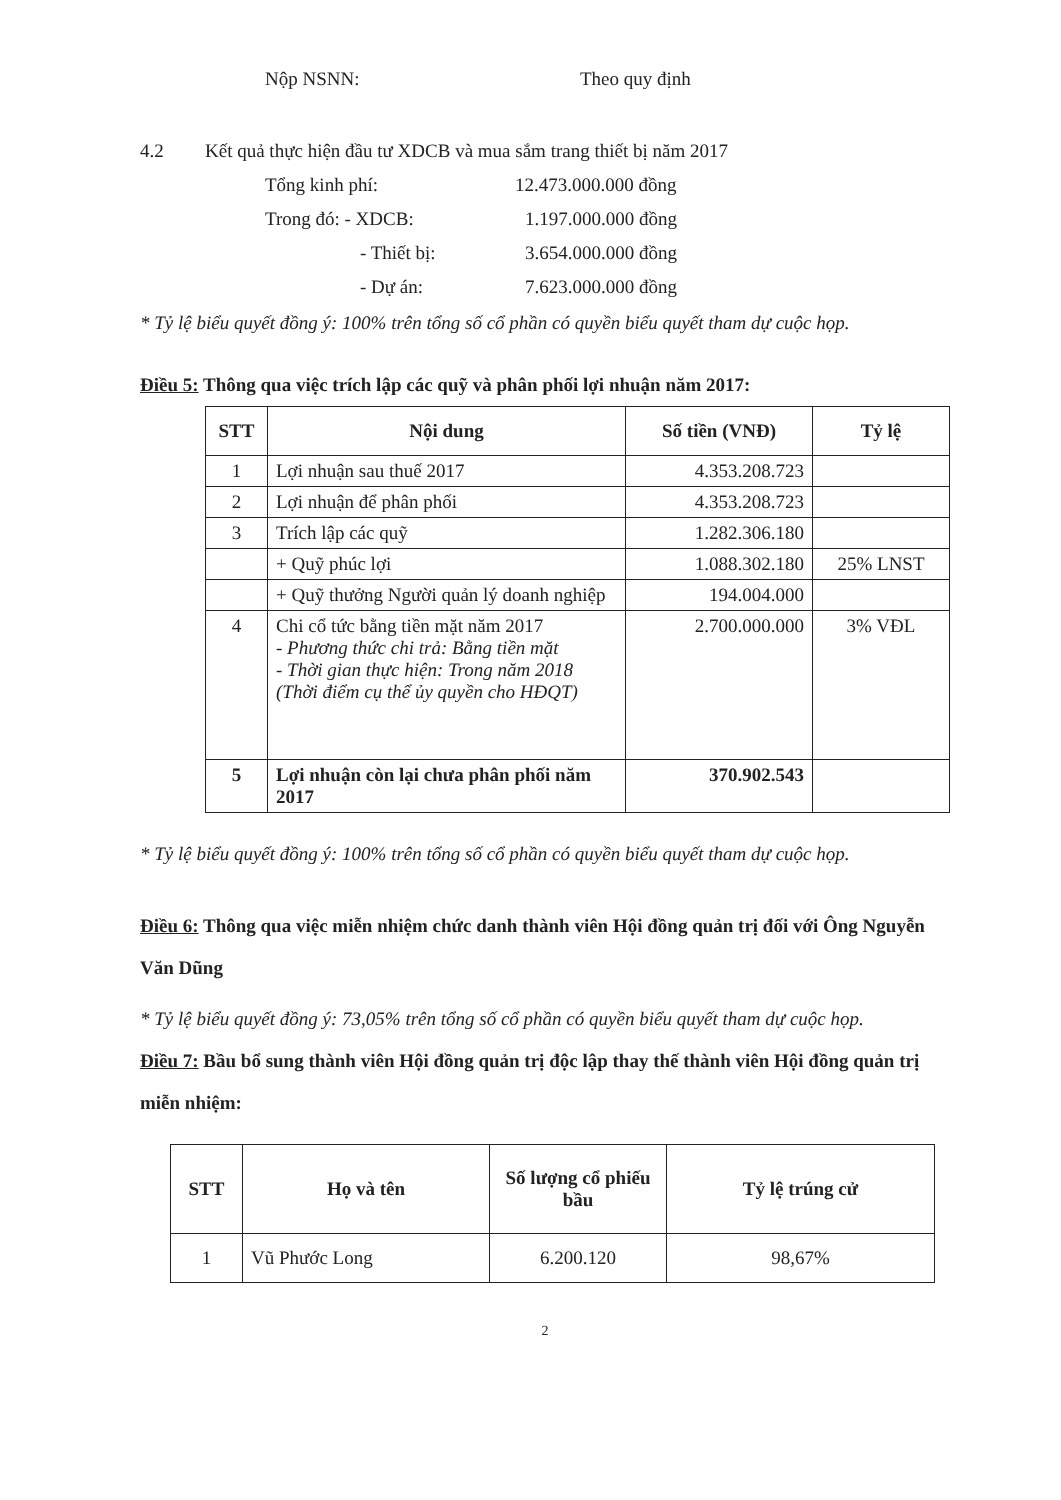Nộp NSNN: Theo quy định
4.2 Kết quả thực hiện đầu tư XDCB và mua sắm trang thiết bị năm 2017
Tổng kinh phí: 12.473.000.000 đồng
Trong đó: - XDCB: 1.197.000.000 đồng
- Thiết bị: 3.654.000.000 đồng
- Dự án: 7.623.000.000 đồng
* Tỷ lệ biểu quyết đồng ý: 100% trên tổng số cổ phần có quyền biểu quyết tham dự cuộc họp.
Điều 5: Thông qua việc trích lập các quỹ và phân phối lợi nhuận năm 2017:
| STT | Nội dung | Số tiền (VNĐ) | Tỷ lệ |
| --- | --- | --- | --- |
| 1 | Lợi nhuận sau thuế 2017 | 4.353.208.723 | |
| 2 | Lợi nhuận để phân phối | 4.353.208.723 | |
| 3 | Trích lập các quỹ | 1.282.306.180 | |
| | + Quỹ phúc lợi | 1.088.302.180 | 25% LNST |
| | + Quỹ thưởng Người quản lý doanh nghiệp | 194.004.000 | |
| 4 | Chi cổ tức bằng tiền mặt năm 2017 - Phương thức chi trả: Bằng tiền mặt - Thời gian thực hiện: Trong năm 2018 (Thời điểm cụ thể ủy quyền cho HĐQT) | 2.700.000.000 | 3% VĐL |
| 5 | Lợi nhuận còn lại chưa phân phối năm 2017 | 370.902.543 | |
* Tỷ lệ biểu quyết đồng ý: 100% trên tổng số cổ phần có quyền biểu quyết tham dự cuộc họp.
Điều 6: Thông qua việc miễn nhiệm chức danh thành viên Hội đồng quản trị đối với Ông Nguyễn Văn Dũng
* Tỷ lệ biểu quyết đồng ý: 73,05% trên tổng số cổ phần có quyền biểu quyết tham dự cuộc họp.
Điều 7: Bầu bổ sung thành viên Hội đồng quản trị độc lập thay thế thành viên Hội đồng quản trị miễn nhiệm:
| STT | Họ và tên | Số lượng cổ phiếu bầu | Tỷ lệ trúng cử |
| --- | --- | --- | --- |
| 1 | Vũ Phước Long | 6.200.120 | 98,67% |
2